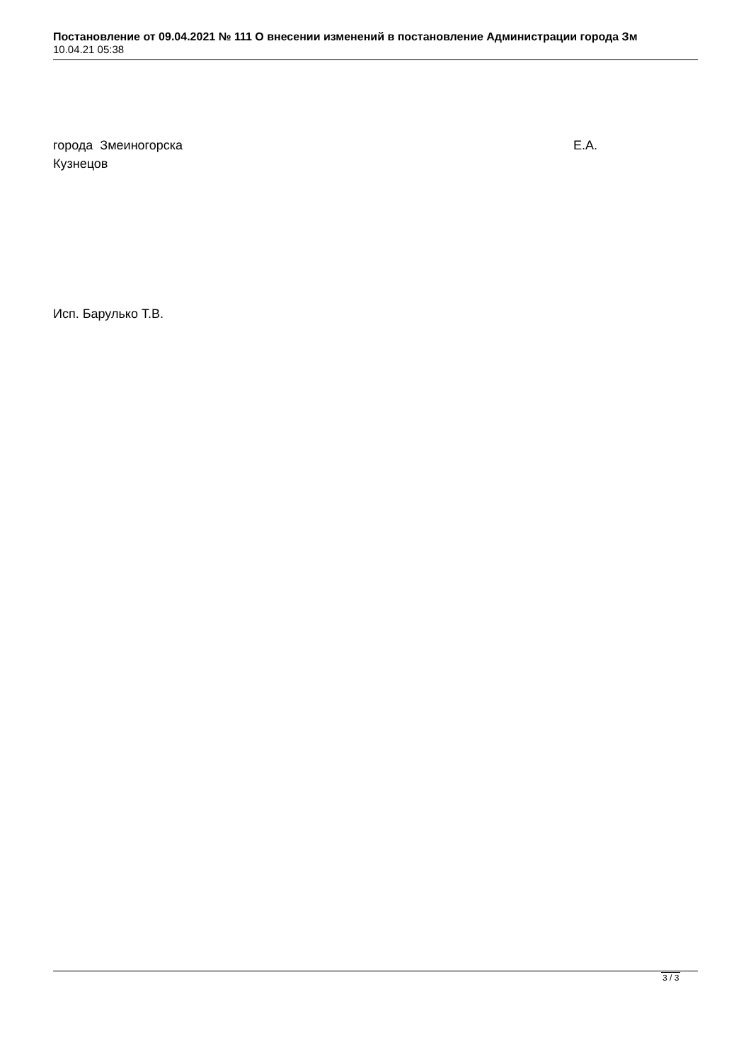Постановление от 09.04.2021 № 111 О внесении изменений в постановление Администрации города Зм
10.04.21 05:38
города Змеиногорска Е.А.
Кузнецов
Исп. Барулько Т.В.
3 / 3